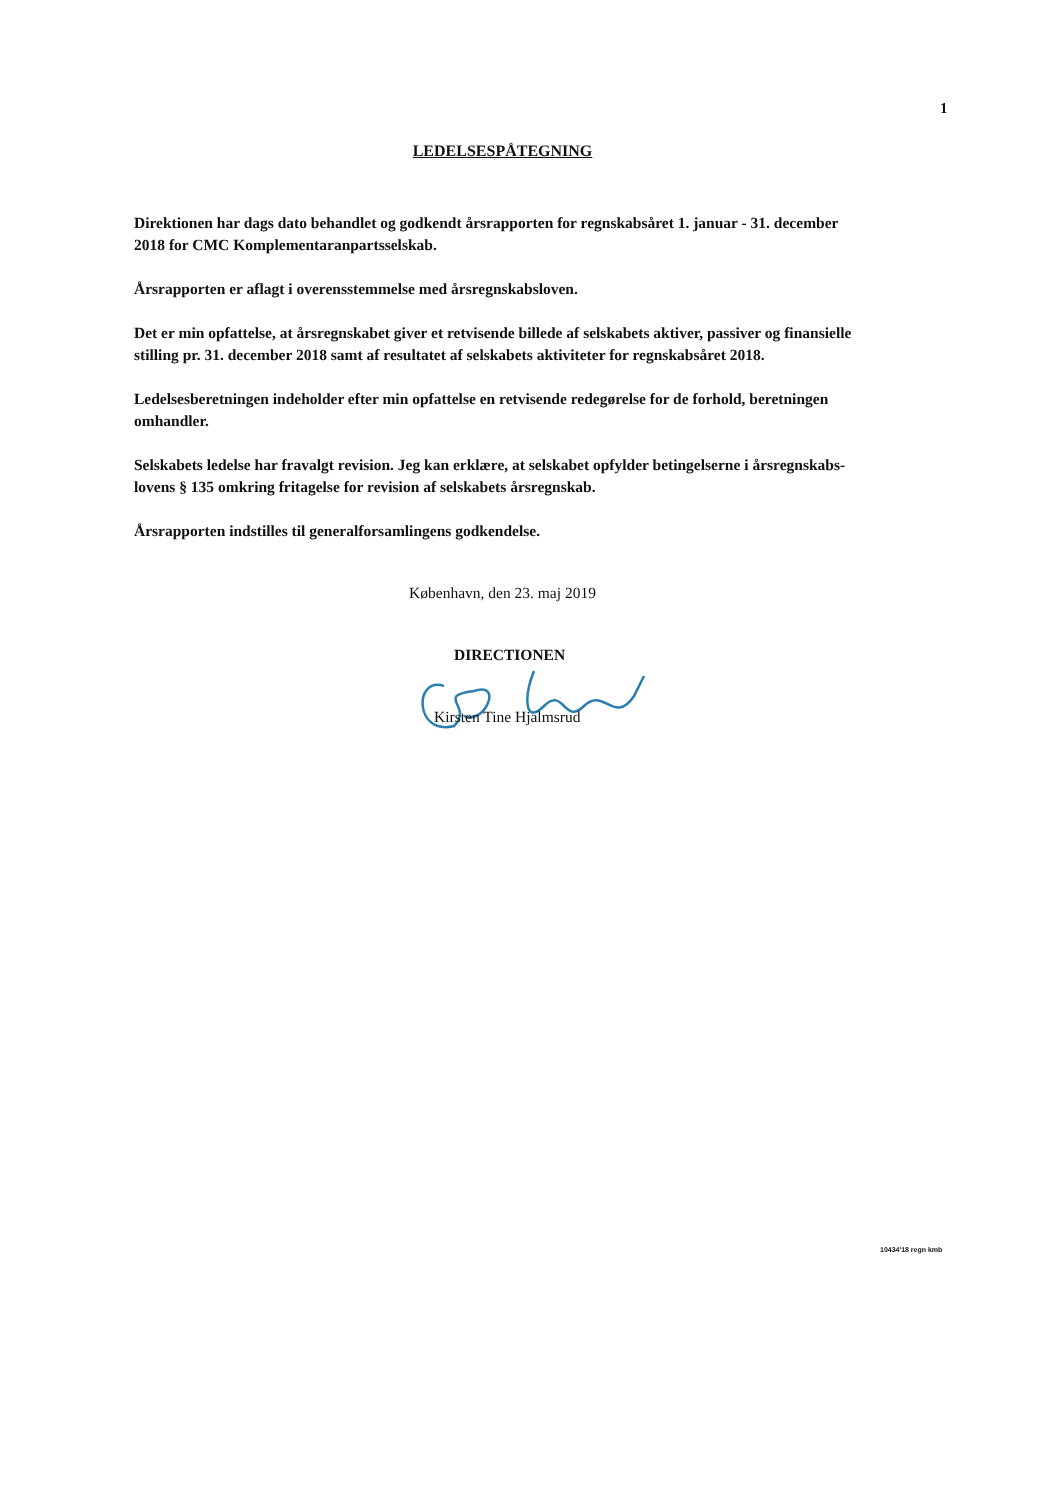1
LEDELSESPÅTEGNING
Direktionen har dags dato behandlet og godkendt årsrapporten for regnskabsåret 1. januar - 31. december 2018 for CMC Komplementaranpartsselskab.
Årsrapporten er aflagt i overensstemmelse med årsregnskabsloven.
Det er min opfattelse, at årsregnskabet giver et retvisende billede af selskabets aktiver, passiver og finansielle stilling pr. 31. december 2018 samt af resultatet af selskabets aktiviteter for regnskabsåret 2018.
Ledelsesberetningen indeholder efter min opfattelse en retvisende redegørelse for de forhold, beretningen omhandler.
Selskabets ledelse har fravalgt revision. Jeg kan erklære, at selskabet opfylder betingelserne i årsregnskabs-lovens § 135 omkring fritagelse for revision af selskabets årsregnskab.
Årsrapporten indstilles til generalforsamlingens godkendelse.
København, den 23. maj 2019
DIRECTIONEN
Kirsten Tine Hjalmsrud
10434'18 regn kmb